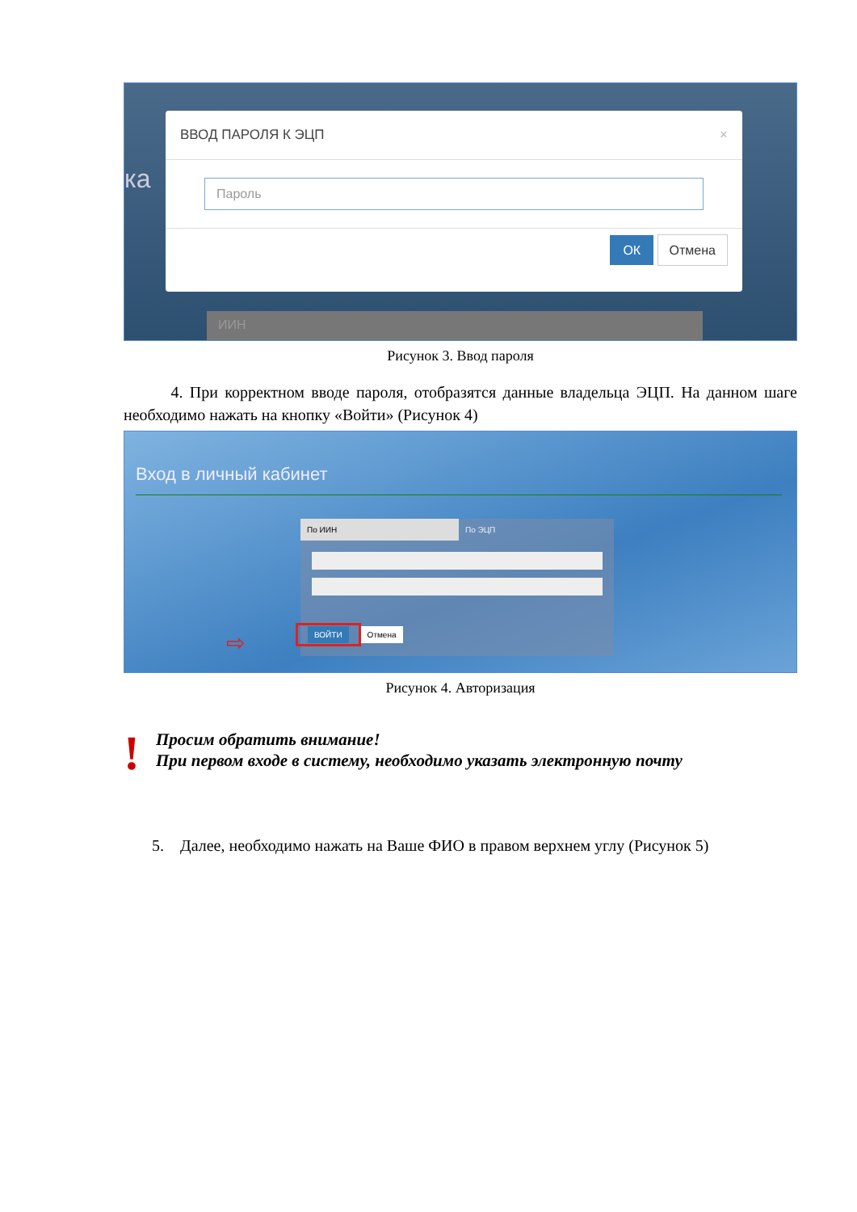ка
ВВОД ПАРОЛЯ К ЭЦП ×
Пароль
ОК Отмена
ИИН
Рисунок 3. Ввод пароля
4. При корректном вводе пароля, отобразятся данные владельца ЭЦП. На данном шаге необходимо нажать на кнопку «Войти» (Рисунок 4)
Вход в личный кабинет
По ИИН По ЭЦП
ВОЙТИ
Отмена
⇨
Рисунок 4. Авторизация
!
Просим обратить внимание!
При первом входе в систему, необходимо указать электронную почту
5. Далее, необходимо нажать на Ваше ФИО в правом верхнем углу (Рисунок 5)